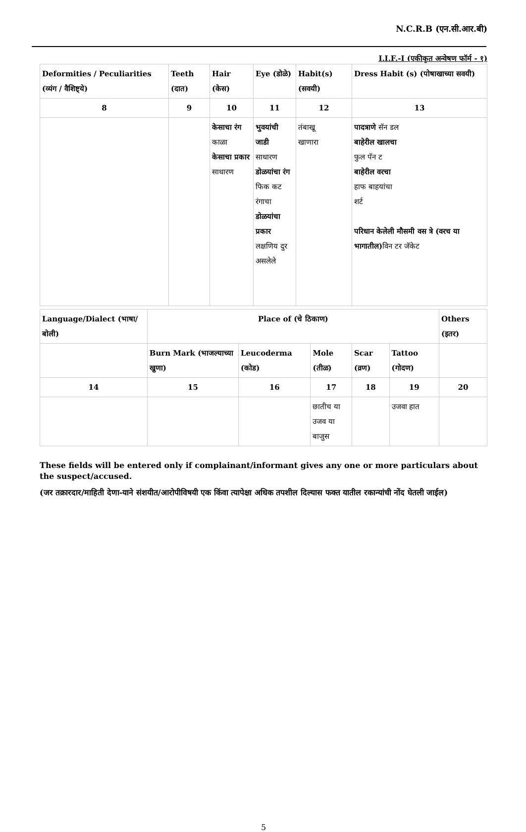N.C.R.B (एन.सी.आर.बी)
I.I.F.-I (एकीकृत अन्वेषण फॉर्म - १)
| Deformities / Peculiarities (व्यंग / वैशिष्ट्ये) | Teeth (दात) | Hair (केस) | Eye (डोळे) | Habit(s) (सवयी) | Dress Habit (s) (पोषाखाच्या सवयी) |
| --- | --- | --- | --- | --- | --- |
| 8 | 9 | 10 | 11 | 12 | 13 |
| | | केसाचा रंग काळा केसाचा प्रकार साधारण | भुवयांची जाडी साधारण डोळयांचा रंग फिक कट रंगाचा डोळयांचा प्रकार लक्षणिय दुर असलेले | तंबाखू खाणारा | पादत्राणे सॅन डल बाहेरील खालचा फुल पॅन ट बाहेरील वरचा हाफ बाहयांचा शर्ट परिधान केलेली मौसमी वस त्रे (वरच या भागातील) विन टर जॅकेट |
| Language/Dialect (भाषा/बोली) | Place of (चे ठिकाण) | | | | | Others (इतर) |
| --- | --- | --- | --- | --- | --- | --- |
| | Burn Mark (भाजल्याच्या खुणा) | Leucoderma (कोड) | Mole (तीळ) | Scar (व्रण) | Tattoo (गोदण) | |
| 14 | 15 | 16 | 17 | 18 | 19 | 20 |
| | | | छातीच या उजव या बाजुस | | उजवा हात | |
These fields will be entered only if complainant/informant gives any one or more particulars about the suspect/accused.
(जर तक्रारदार/माहिती देणा-याने संशयीत/आरोपीविषयी एक किंवा त्यापेक्षा अधिक तपशील दिल्यास फक्त यातील रकान्यांची नोंद घेतली जाईल)
5